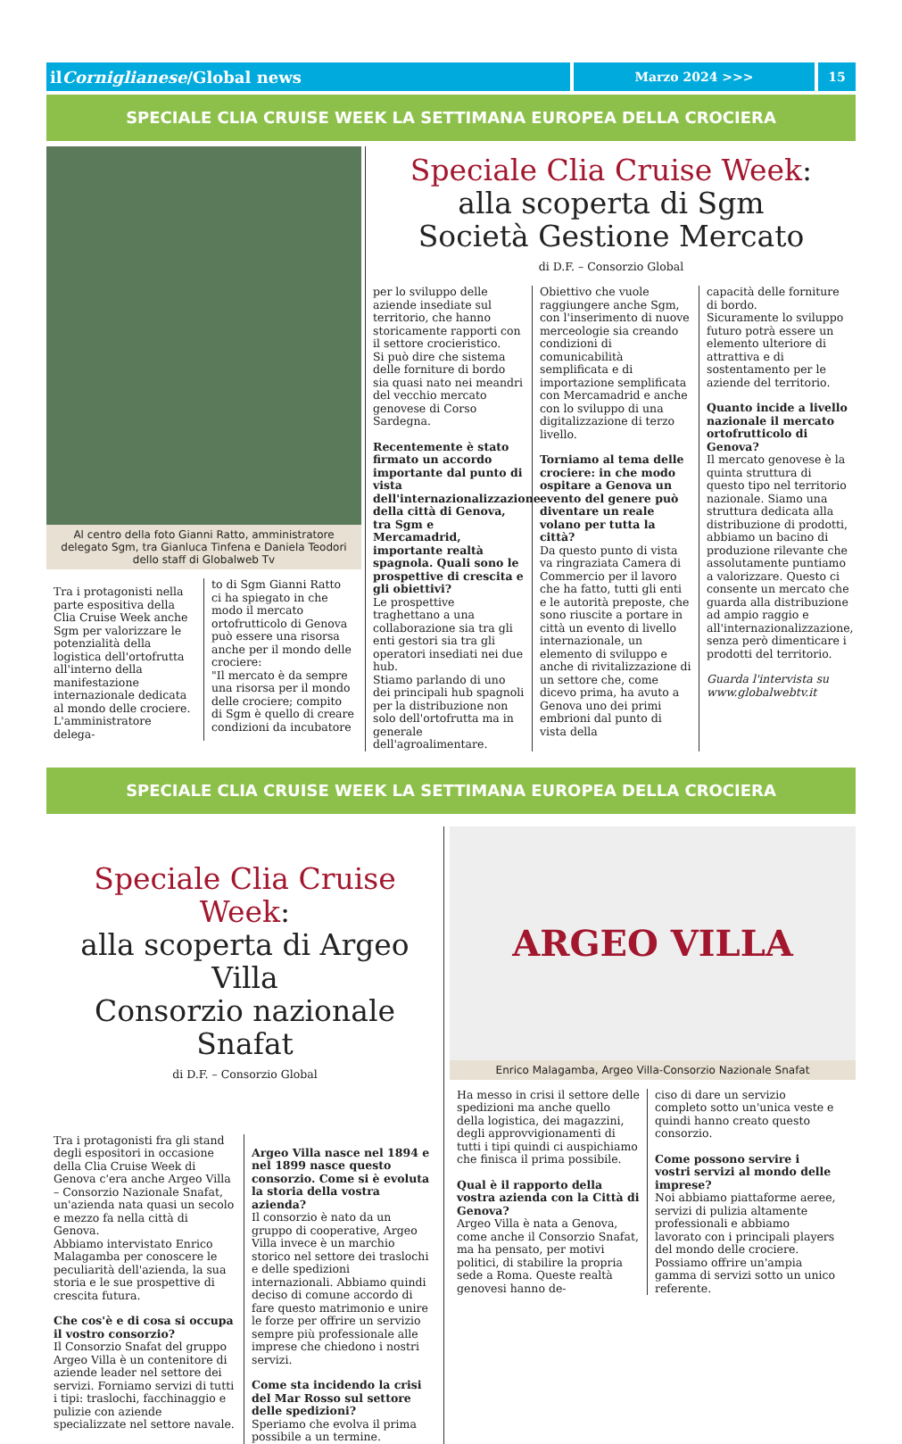il Corniglianese /Global news
Marzo 2024 >>> 15
SPECIALE CLIA CRUISE WEEK LA SETTIMANA EUROPEA DELLA CROCIERA
Al centro della foto Gianni Ratto, amministratore delegato Sgm, tra Gianluca Tinfena e Daniela Teodori dello staff di Globalweb Tv
Tra i protagonisti nella parte espositiva della Clia Cruise Week anche Sgm per valorizzare le potenzialità della logistica dell'ortofrutta all'interno della manifestazione internazionale dedicata al mondo delle crociere. L'amministratore delega-
to di Sgm Gianni Ratto ci ha spiegato in che modo il mercato ortofrutticolo di Genova può essere una risorsa anche per il mondo delle crociere:
"Il mercato è da sempre una risorsa per il mondo delle crociere; compito di Sgm è quello di creare condizioni da incubatore
Speciale Clia Cruise Week:
alla scoperta di Sgm
Società Gestione Mercato
di D.F. – Consorzio Global
per lo sviluppo delle aziende insediate sul territorio, che hanno storicamente rapporti con il settore crocieristico.
Si può dire che sistema delle forniture di bordo sia quasi nato nei meandri del vecchio mercato genovese di Corso Sardegna.
Recentemente è stato firmato un accordo importante dal punto di vista dell'internazionalizzazione della città di Genova, tra Sgm e Mercamadrid, importante realtà spagnola. Quali sono le prospettive di crescita e gli obiettivi?
Le prospettive traghettano a una collaborazione sia tra gli enti gestori sia tra gli operatori insediati nei due hub.
Stiamo parlando di uno dei principali hub spagnoli per la distribuzione non solo dell'ortofrutta ma in generale dell'agroalimentare.
Obiettivo che vuole raggiungere anche Sgm, con l'inserimento di nuove merceologie sia creando condizioni di comunicabilità semplificata e di importazione semplificata con Mercamadrid e anche con lo sviluppo di una digitalizzazione di terzo livello.
Torniamo al tema delle crociere: in che modo ospitare a Genova un evento del genere può diventare un reale volano per tutta la città?
Da questo punto di vista va ringraziata Camera di Commercio per il lavoro che ha fatto, tutti gli enti e le autorità preposte, che sono riuscite a portare in città un evento di livello internazionale, un elemento di sviluppo e anche di rivitalizzazione di un settore che, come dicevo prima, ha avuto a Genova uno dei primi embrioni dal punto di vista della
capacità delle forniture di bordo.
Sicuramente lo sviluppo futuro potrà essere un elemento ulteriore di attrattiva e di sostentamento per le aziende del territorio.
Quanto incide a livello nazionale il mercato ortofrutticolo di Genova?
Il mercato genovese è la quinta struttura di questo tipo nel territorio nazionale. Siamo una struttura dedicata alla distribuzione di prodotti, abbiamo un bacino di produzione rilevante che assolutamente puntiamo a valorizzare. Questo ci consente un mercato che guarda alla distribuzione ad ampio raggio e all'internazionalizzazione, senza però dimenticare i prodotti del territorio.
Guarda l'intervista su www.globalwebtv.it
SPECIALE CLIA CRUISE WEEK LA SETTIMANA EUROPEA DELLA CROCIERA
Speciale Clia Cruise Week:
alla scoperta di Argeo Villa
Consorzio nazionale Snafat
di D.F. – Consorzio Global
Tra i protagonisti fra gli stand degli espositori in occasione della Clia Cruise Week di Genova c'era anche Argeo Villa – Consorzio Nazionale Snafat, un'azienda nata quasi un secolo e mezzo fa nella città di Genova.
Abbiamo intervistato Enrico Malagamba per conoscere le peculiarità dell'azienda, la sua storia e le sue prospettive di crescita futura.
Che cos'è e di cosa si occupa il vostro consorzio?
Il Consorzio Snafat del gruppo Argeo Villa è un contenitore di aziende leader nel settore dei servizi. Forniamo servizi di tutti i tipi: traslochi, facchinaggio e pulizie con aziende specializzate nel settore navale.
Argeo Villa nasce nel 1894 e nel 1899 nasce questo consorzio. Come si è evoluta la storia della vostra azienda?
Il consorzio è nato da un gruppo di cooperative, Argeo Villa invece è un marchio storico nel settore dei traslochi e delle spedizioni internazionali. Abbiamo quindi deciso di comune accordo di fare questo matrimonio e unire le forze per offrire un servizio sempre più professionale alle imprese che chiedono i nostri servizi.
Come sta incidendo la crisi del Mar Rosso sul settore delle spedizioni?
Speriamo che evolva il prima possibile a un termine.
ARGEO VILLA
Enrico Malagamba, Argeo Villa-Consorzio Nazionale Snafat
Ha messo in crisi il settore delle spedizioni ma anche quello della logistica, dei magazzini, degli approvvigionamenti di tutti i tipi quindi ci auspichiamo che finisca il prima possibile.
Qual è il rapporto della vostra azienda con la Città di Genova?
Argeo Villa è nata a Genova, come anche il Consorzio Snafat, ma ha pensato, per motivi politici, di stabilire la propria sede a Roma. Queste realtà genovesi hanno de-
ciso di dare un servizio completo sotto un'unica veste e quindi hanno creato questo consorzio.
Come possono servire i vostri servizi al mondo delle imprese?
Noi abbiamo piattaforme aeree, servizi di pulizia altamente professionali e abbiamo lavorato con i principali players del mondo delle crociere. Possiamo offrire un'ampia gamma di servizi sotto un unico referente.